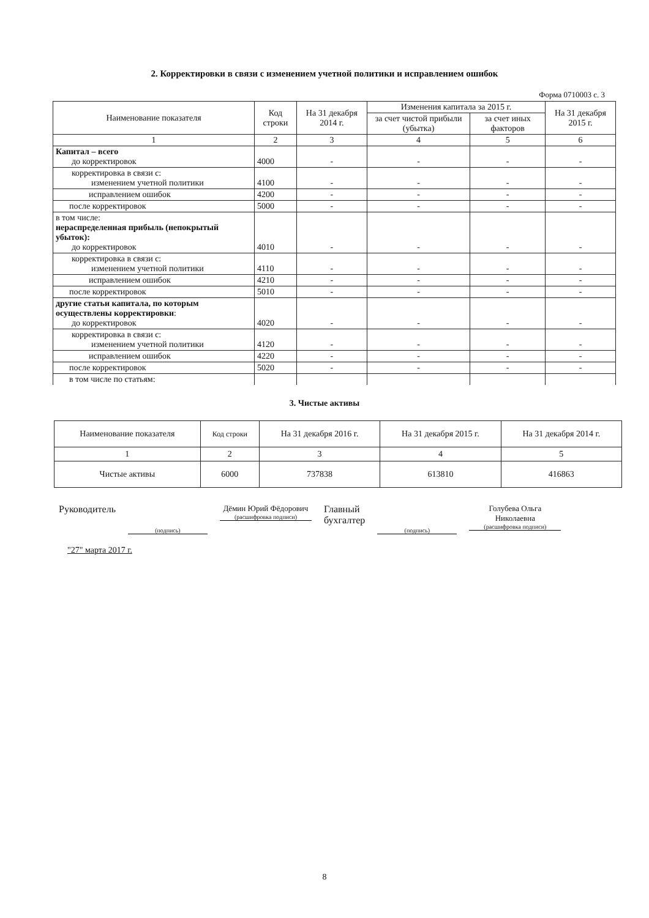2. Корректировки в связи с изменением учетной политики и исправлением ошибок
Форма 0710003 с. 3
| Наименование показателя | Код строки | На 31 декабря 2014 г. | Изменения капитала за 2015 г. | | На 31 декабря 2015 г. |
| --- | --- | --- | --- | --- | --- |
| | | | за счет чистой прибыли (убытка) | за счет иных факторов | |
| 1 | 2 | 3 | 4 | 5 | 6 |
| Капитал – всего до корректировок | 4000 | - | - | - | - |
| корректировка в связи с: изменением учетной политики | 4100 | - | - | - | - |
| исправлением ошибок | 4200 | - | - | - | - |
| после корректировок | 5000 | - | - | - | - |
| в том числе: нераспределенная прибыль (непокрытый убыток): до корректировок | 4010 | - | - | - | - |
| корректировка в связи с: изменением учетной политики | 4110 | - | - | - | - |
| исправлением ошибок | 4210 | - | - | - | - |
| после корректировок | 5010 | - | - | - | - |
| другие статьи капитала, по которым осуществлены корректировки : до корректировок | 4020 | - | - | - | - |
| корректировка в связи с: изменением учетной политики | 4120 | - | - | - | - |
| исправлением ошибок | 4220 | - | - | - | - |
| после корректировок | 5020 | - | - | - | - |
| в том числе по статьям: | | | | | |
3. Чистые активы
| Наименование показателя | Код строки | На 31 декабря 2016 г. | На 31 декабря 2015 г. | На 31 декабря 2014 г. |
| 1 | 2 | 3 | 4 | 5 |
| Чистые активы | 6000 | 737838 | 613810 | 416863 |
Руководитель
(подпись)
Дёмин Юрий Фёдорович
(расшифровка подписи)
Главный
бухгалтер
(подпись)
Голубева Ольга Николаевна
(расшифровка подписи)
"27" марта 2017 г.
8